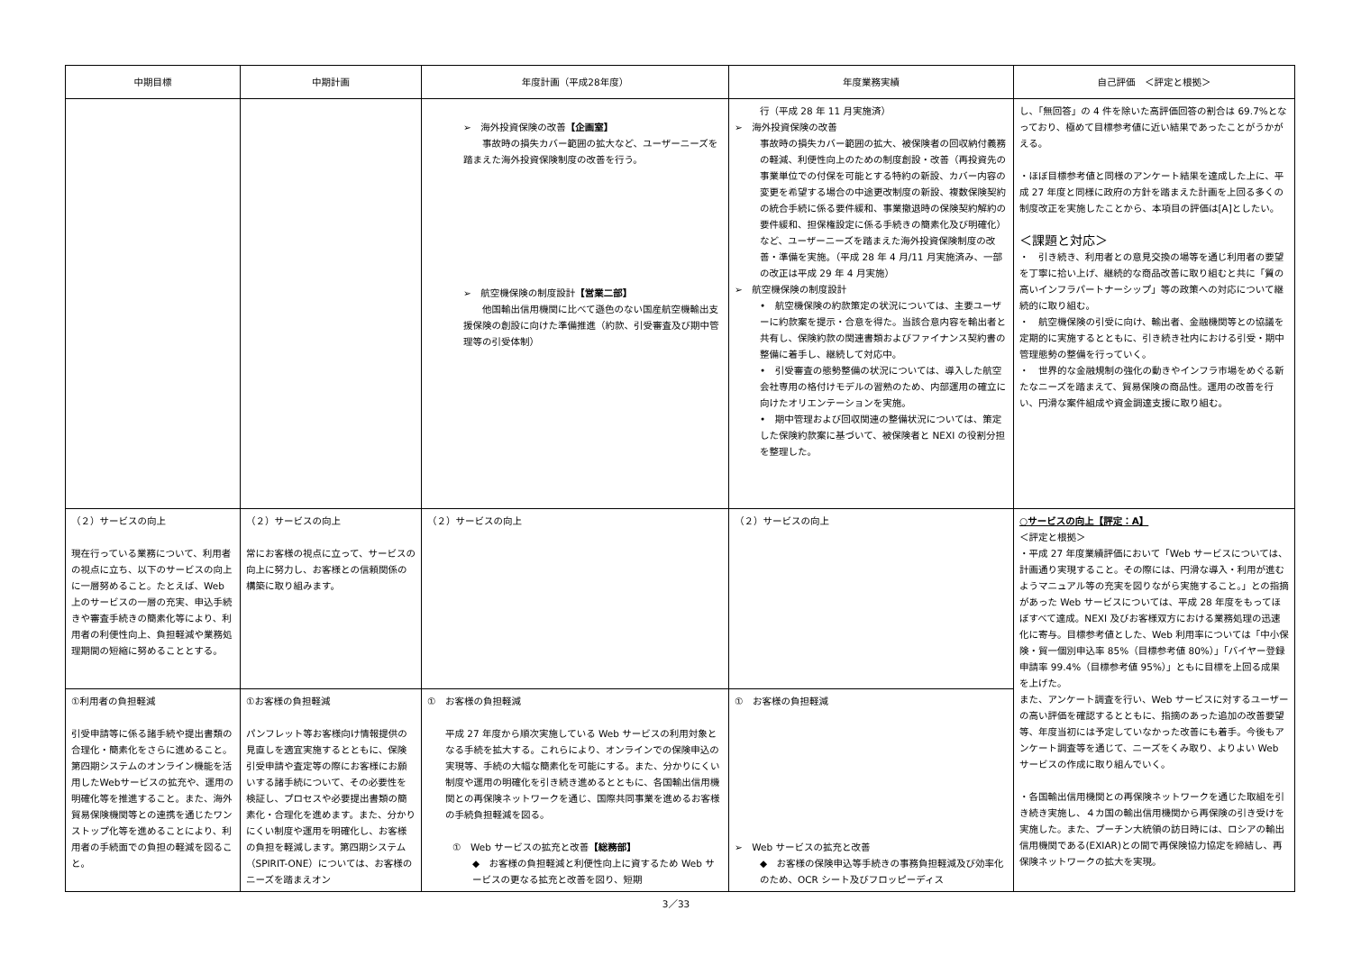| 中期目標 | 中期計画 | 年度計画（平成28年度） | 年度業務実績 | 自己評価 ＜評定と根拠＞ |
| --- | --- | --- | --- | --- |
| | | ➢ 海外投資保険の改善 【企画室】 事故時の損失カバー範囲の拡大など、ユーザーニーズを踏まえた海外投資保険制度の改善を行う。 ➢ 航空機保険の制度設計 【営業二部】 他国輸出信用機関に比べて遜色のない国産航空機輸出支援保険の創設に向けた準備推進（約款、引受審査及び期中管理等の引受体制） | 行（平成 28 年 11 月実施済） ➢ 海外投資保険の改善 事故時の損失カバー範囲の拡大、被保険者の回収納付義務の軽減、利便性向上のための制度創設・改善（再投資先の事業単位での付保を可能とする特約の新設、カバー内容の変更を希望する場合の中途更改制度の新設、複数保険契約の統合手続に係る要件緩和、事業撤退時の保険契約解約の要件緩和、担保権設定に係る手続きの簡素化及び明確化）など、ユーザーニーズを踏まえた海外投資保険制度の改善・準備を実施。（平成 28 年 4 月/11 月実施済み、一部の改正は平成 29 年 4 月実施） ➢ 航空機保険の制度設計 • 航空機保険の約款策定の状況については、主要ユーザーに約款案を提示・合意を得た。当該合意内容を輸出者と共有し、保険約款の関連書類およびファイナンス契約書の整備に着手し、継続して対応中。 • 引受審査の態勢整備の状況については、導入した航空会社専用の格付けモデルの習熟のため、内部運用の確立に向けたオリエンテーションを実施。 • 期中管理および回収関連の整備状況については、策定した保険約款案に基づいて、被保険者と NEXI の役割分担を整理した。 | し、「無回答」の 4 件を除いた高評価回答の割合は 69.7%となっており、極めて目標参考値に近い結果であったことがうかがえる。 ・ほぼ目標参考値と同様のアンケート結果を達成した上に、平成 27 年度と同様に政府の方針を踏まえた計画を上回る多くの制度改正を実施したことから、本項目の評価は[A]としたい。 ＜課題と対応＞ ・ 引き続き、利用者との意見交換の場等を通じ利用者の要望を丁寧に拾い上げ、継続的な商品改善に取り組むと共に「質の高いインフラパートナーシップ」等の政策への対応について継続的に取り組む。 ・ 航空機保険の引受に向け、輸出者、金融機関等との協議を定期的に実施するとともに、引き続き社内における引受・期中管理態勢の整備を行っていく。 ・ 世界的な金融規制の強化の動きやインフラ市場をめぐる新たなニーズを踏まえて、貿易保険の商品性。運用の改善を行い、円滑な案件組成や資金調達支援に取り組む。 |
| （２）サービスの向上 現在行っている業務について、利用者の視点に立ち、以下のサービスの向上に一層努めること。たとえば、Web 上のサービスの一層の充実、申込手続きや審査手続きの簡素化等により、利用者の利便性向上、負担軽減や業務処理期間の短縮に努めることとする。 | （２）サービスの向上 常にお客様の視点に立って、サービスの向上に努力し、お客様との信頼関係の構築に取り組みます。 | （２）サービスの向上 | （２）サービスの向上 | ○サービスの向上【評定：A】 ＜評定と根拠＞ ・平成 27 年度業績評価において「Web サービスについては、計画通り実現すること。その際には、円滑な導入・利用が進むようマニュアル等の充実を図りながら実施すること。」との指摘があった Web サービスについては、平成 28 年度をもってほぼすべて達成。NEXI 及びお客様双方における業務処理の迅速化に寄与。目標参考値とした、Web 利用率については「中小保険・貿一個別申込率 85%（目標参考値 80%）」「バイヤー登録申請率 99.4%（目標参考値 95%）」ともに目標を上回る成果を上げた。 また、アンケート調査を行い、Web サービスに対するユーザーの高い評価を確認するとともに、指摘のあった追加の改善要望等、年度当初には予定していなかった改善にも着手。今後もアンケート調査等を通じて、ニーズをくみ取り、よりよい Web サービスの作成に取り組んでいく。 ・各国輸出信用機関との再保険ネットワークを通じた取組を引き続き実施し、４カ国の輸出信用機関から再保険の引き受けを実施した。また、プーチン大統領の訪日時には、ロシアの輸出信用機関である(EXIAR)との間で再保険協力協定を締結し、再保険ネットワークの拡大を実現。 |
| ①利用者の負担軽減 引受申請等に係る諸手続や提出書類の合理化・簡素化をさらに進めること。第四期システムのオンライン機能を活用したWebサービスの拡充や、運用の明確化等を推進すること。また、海外貿易保険機関等との連携を通じたワンストップ化等を進めることにより、利用者の手続面での負担の軽減を図ること。 | ①お客様の負担軽減 パンフレット等お客様向け情報提供の見直しを適宜実施するとともに、保険引受申請や査定等の際にお客様にお願いする諸手続について、その必要性を検証し、プロセスや必要提出書類の簡素化・合理化を進めます。また、分かりにくい制度や運用を明確化し、お客様の負担を軽減します。第四期システム（SPIRIT-ONE）については、お客様のニーズを踏まえオン | ① お客様の負担軽減 平成 27 年度から順次実施している Web サービスの利用対象となる手続を拡大する。これらにより、オンラインでの保険申込の実現等、手続の大幅な簡素化を可能にする。また、分かりにくい制度や運用の明確化を引き続き進めるとともに、各国輸出信用機関との再保険ネットワークを通じ、国際共同事業を進めるお客様の手続負担軽減を図る。 ① Web サービスの拡充と改善 【総務部】 ◆ お客様の負担軽減と利便性向上に資するため Web サービスの更なる拡充と改善を図り、短期 | ① お客様の負担軽減 ➢ Web サービスの拡充と改善 ◆ お客様の保険申込等手続きの事務負担軽減及び効率化のため、OCR シート及びフロッピーディス | |
3／33